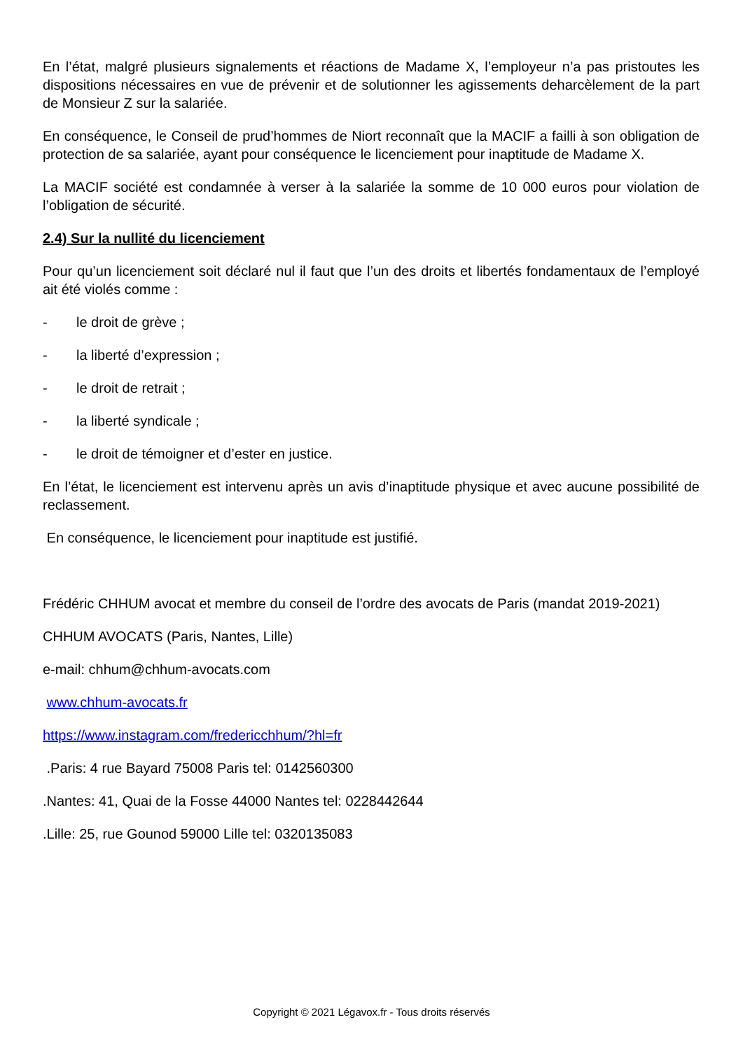En l’état, malgré plusieurs signalements et réactions de Madame X, l’employeur n’a pas pristoutes les dispositions nécessaires en vue de prévenir et de solutionner les agissements deharcèlement de la part de Monsieur Z sur la salariée.
En conséquence, le Conseil de prud’hommes de Niort reconnaît que la MACIF a failli à son obligation de protection de sa salariée, ayant pour conséquence le licenciement pour inaptitude de Madame X.
La MACIF société est condamnée à verser à la salariée la somme de 10 000 euros pour violation de l’obligation de sécurité.
2.4) Sur la nullité du licenciement
Pour qu’un licenciement soit déclaré nul il faut que l’un des droits et libertés fondamentaux de l’employé ait été violés comme :
- le droit de grève ;
- la liberté d’expression ;
- le droit de retrait ;
- la liberté syndicale ;
- le droit de témoigner et d’ester en justice.
En l’état, le licenciement est intervenu après un avis d’inaptitude physique et avec aucune possibilité de reclassement.
En conséquence, le licenciement pour inaptitude est justifié.
Frédéric CHHUM avocat et membre du conseil de l’ordre des avocats de Paris (mandat 2019-2021)
CHHUM AVOCATS (Paris, Nantes, Lille)
e-mail: chhum@chhum-avocats.com
www.chhum-avocats.fr
https://www.instagram.com/fredericchhum/?hl=fr
.Paris: 4 rue Bayard 75008 Paris tel: 0142560300
.Nantes: 41, Quai de la Fosse 44000 Nantes tel: 0228442644
.Lille: 25, rue Gounod 59000 Lille tel: 0320135083
Copyright © 2021 Légavox.fr - Tous droits réservés